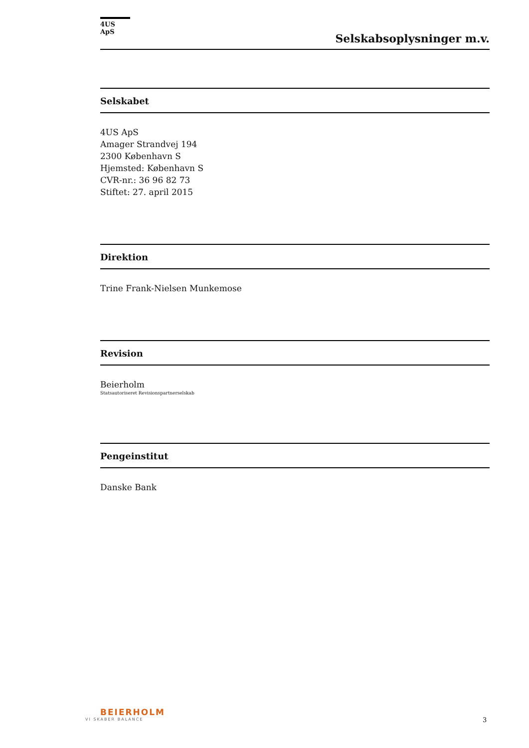4US ApS
Selskabsoplysninger m.v.
Selskabet
4US ApS
Amager Strandvej 194
2300 København S
Hjemsted: København S
CVR-nr.: 36 96 82 73
Stiftet: 27. april 2015
Direktion
Trine Frank-Nielsen Munkemose
Revision
Beierholm
Statsautoriseret Revisionspartnerselskab
Pengeinstitut
Danske Bank
BEIERHOLM
VI SKABER BALANCE
3